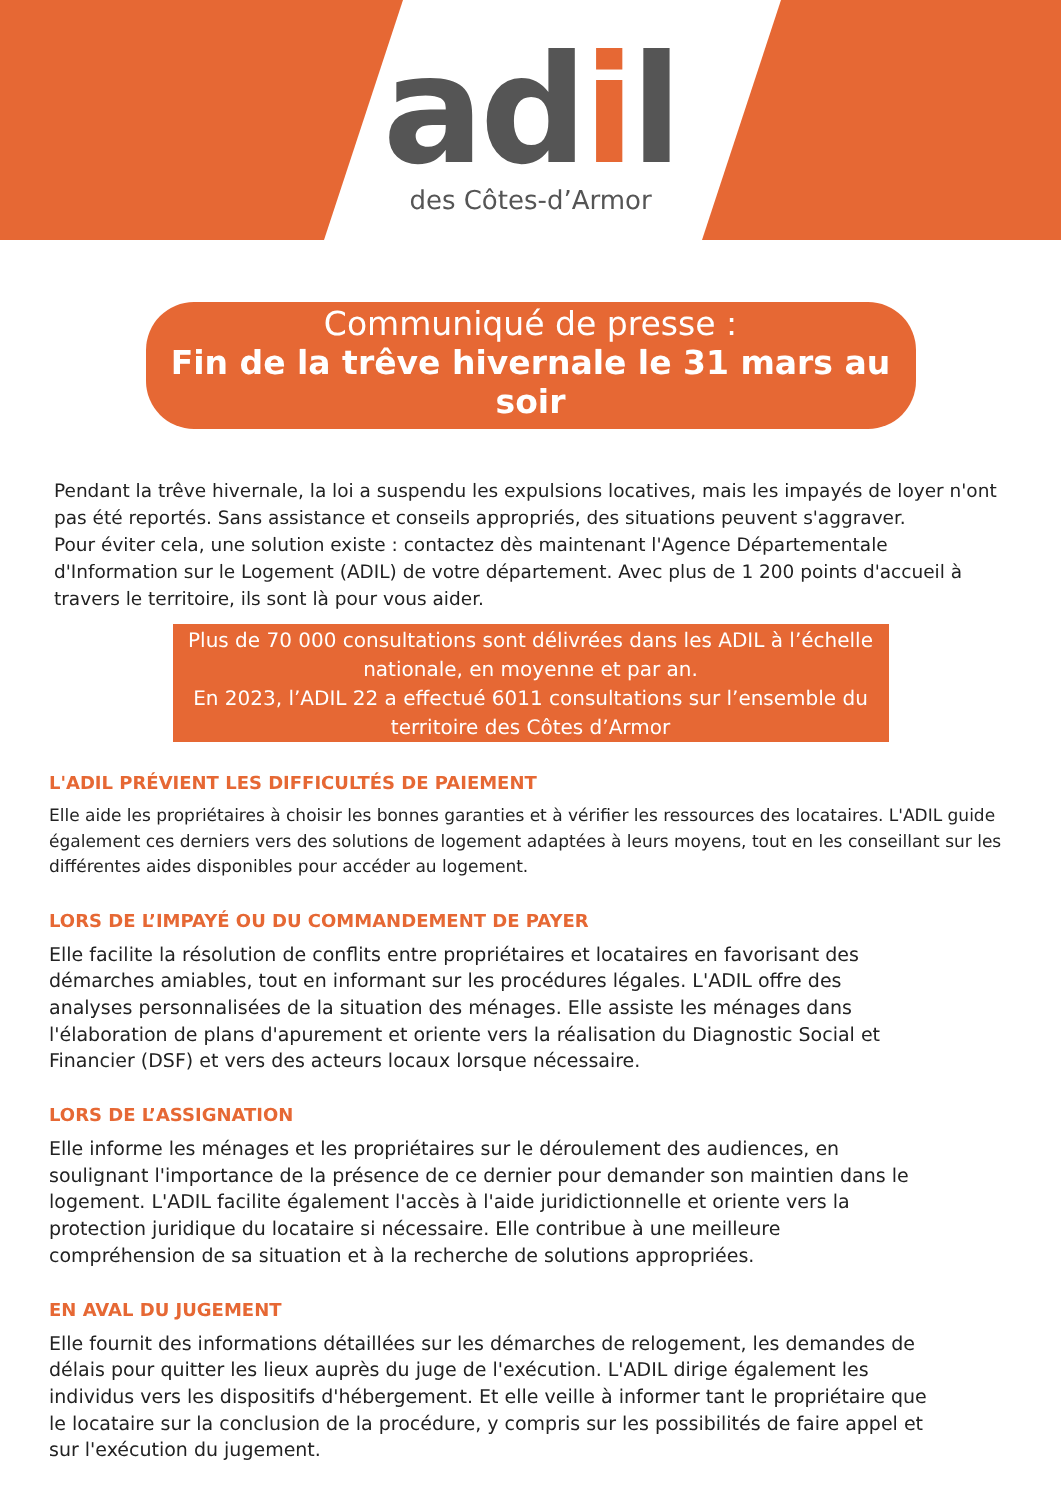adil
des Côtes-d’Armor
Communiqué de presse :
Fin de la trêve hivernale le 31 mars au soir
Pendant la trêve hivernale, la loi a suspendu les expulsions locatives, mais les impayés de loyer n'ont pas été reportés. Sans assistance et conseils appropriés, des situations peuvent s'aggraver.
Pour éviter cela, une solution existe : contactez dès maintenant l'Agence Départementale d'Information sur le Logement (ADIL) de votre département. Avec plus de 1 200 points d'accueil à travers le territoire, ils sont là pour vous aider.
Plus de 70 000 consultations sont délivrées dans les ADIL à l’échelle nationale, en moyenne et par an.
En 2023, l’ADIL 22 a effectué 6011 consultations sur l’ensemble du territoire des Côtes d’Armor
L'ADIL PRÉVIENT LES DIFFICULTÉS DE PAIEMENT
Elle aide les propriétaires à choisir les bonnes garanties et à vérifier les ressources des locataires. L'ADIL guide également ces derniers vers des solutions de logement adaptées à leurs moyens, tout en les conseillant sur les différentes aides disponibles pour accéder au logement.
LORS DE L’IMPAYÉ OU DU COMMANDEMENT DE PAYER
Elle facilite la résolution de conflits entre propriétaires et locataires en favorisant des démarches amiables, tout en informant sur les procédures légales. L'ADIL offre des analyses personnalisées de la situation des ménages. Elle assiste les ménages dans l'élaboration de plans d'apurement et oriente vers la réalisation du Diagnostic Social et Financier (DSF) et vers des acteurs locaux lorsque nécessaire.
LORS DE L’ASSIGNATION
Elle informe les ménages et les propriétaires sur le déroulement des audiences, en soulignant l'importance de la présence de ce dernier pour demander son maintien dans le logement. L'ADIL facilite également l'accès à l'aide juridictionnelle et oriente vers la protection juridique du locataire si nécessaire. Elle contribue à une meilleure compréhension de sa situation et à la recherche de solutions appropriées.
EN AVAL DU JUGEMENT
Elle fournit des informations détaillées sur les démarches de relogement, les demandes de délais pour quitter les lieux auprès du juge de l'exécution. L'ADIL dirige également les individus vers les dispositifs d'hébergement. Et elle veille à informer tant le propriétaire que le locataire sur la conclusion de la procédure, y compris sur les possibilités de faire appel et sur l'exécution du jugement.